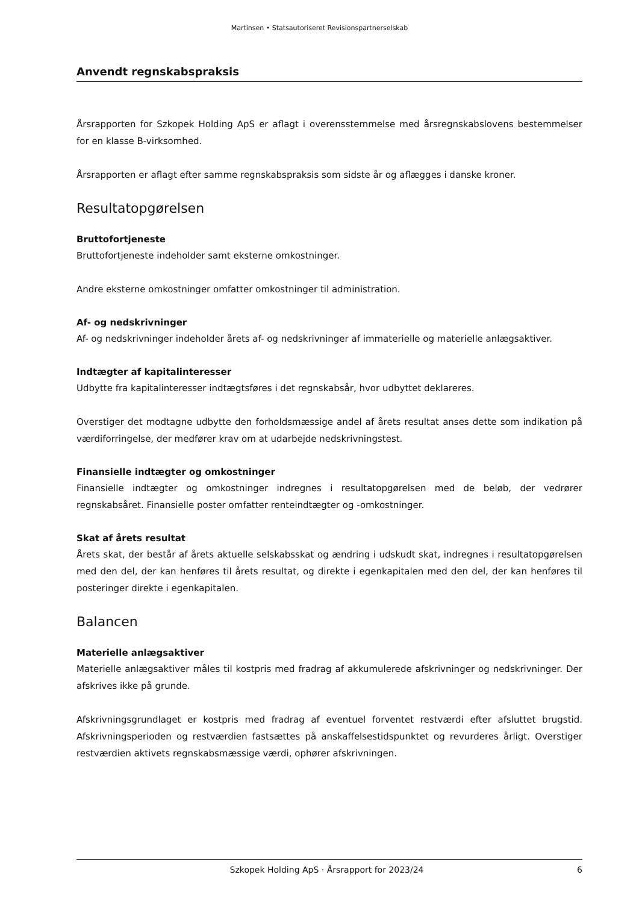Martinsen • Statsautoriseret Revisionspartnerselskab
Anvendt regnskabspraksis
Årsrapporten for Szkopek Holding ApS er aflagt i overensstemmelse med årsregnskabslovens bestemmelser for en klasse B-virksomhed.
Årsrapporten er aflagt efter samme regnskabspraksis som sidste år og aflægges i danske kroner.
Resultatopgørelsen
Bruttofortjeneste
Bruttofortjeneste indeholder samt eksterne omkostninger.
Andre eksterne omkostninger omfatter omkostninger til administration.
Af- og nedskrivninger
Af- og nedskrivninger indeholder årets af- og nedskrivninger af immaterielle og materielle anlægsaktiver.
Indtægter af kapitalinteresser
Udbytte fra kapitalinteresser indtægtsføres i det regnskabsår, hvor udbyttet deklareres.
Overstiger det modtagne udbytte den forholdsmæssige andel af årets resultat anses dette som indikation på værdiforringelse, der medfører krav om at udarbejde nedskrivningstest.
Finansielle indtægter og omkostninger
Finansielle indtægter og omkostninger indregnes i resultatopgørelsen med de beløb, der vedrører regnskabsåret. Finansielle poster omfatter renteindtægter og -omkostninger.
Skat af årets resultat
Årets skat, der består af årets aktuelle selskabsskat og ændring i udskudt skat, indregnes i resultatopgørelsen med den del, der kan henføres til årets resultat, og direkte i egenkapitalen med den del, der kan henføres til posteringer direkte i egenkapitalen.
Balancen
Materielle anlægsaktiver
Materielle anlægsaktiver måles til kostpris med fradrag af akkumulerede afskrivninger og nedskrivninger. Der afskrives ikke på grunde.
Afskrivningsgrundlaget er kostpris med fradrag af eventuel forventet restværdi efter afsluttet brugstid. Afskrivningsperioden og restværdien fastsættes på anskaffelsestidspunktet og revurderes årligt. Overstiger restværdien aktivets regnskabsmæssige værdi, ophører afskrivningen.
Szkopek Holding ApS · Årsrapport for 2023/24 6